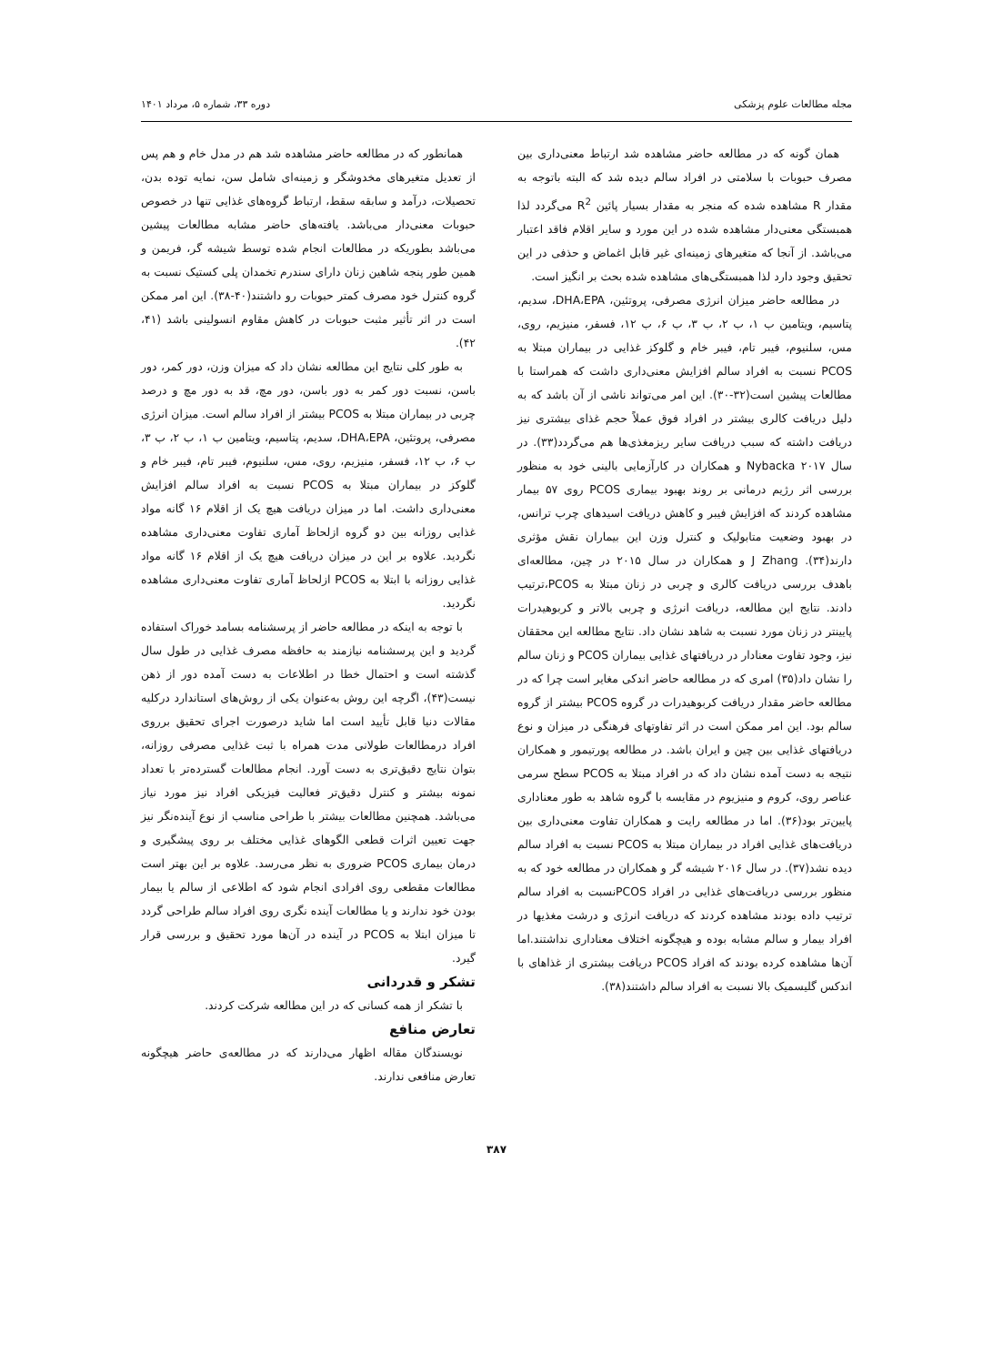مجله مطالعات علوم پزشکی دوره ۳۳، شماره ۵، مرداد ۱۴۰۱
همان گونه که در مطالعه حاضر مشاهده شد ارتباط معنی‌داری بین مصرف حبوبات با سلامتی در افراد سالم دیده شد که البته باتوجه به مقدار R مشاهده شده که منجر به مقدار بسیار پائین R<sup>2</sup> می‌گردد لذا همبستگی معنی‌دار مشاهده شده در این مورد و سایر اقلام فاقد اعتبار می‌باشد. از آنجا که متغیرهای زمینه‌ای غیر قابل اغماض و حذفی در این تحقیق وجود دارد لذا همبستگی‌های مشاهده شده بحث بر انگیز است.
در مطالعه حاضر میزان انرژی مصرفی، پروتئین، DHA،EPA، سدیم، پتاسیم، ویتامین ب ۱، ب ۲، ب ۳، ب ۶، ب ۱۲، فسفر، منیزیم، روی، مس، سلنیوم، فیبر تام، فیبر خام و گلوکز غذایی در بیماران مبتلا به PCOS نسبت به افراد سالم افزایش معنی‌داری داشت که همراستا با مطالعات پیشین است(۳۲-۳۰). این امر می‌تواند ناشی از آن باشد که به دلیل دریافت کالری بیشتر در افراد فوق عملاً حجم غذای بیشتری نیز دریافت داشته که سبب دریافت سایر ریزمغذی‌ها هم می‌گردد(۳۳). در سال ۲۰۱۷ Nybacka و همکاران در کارآزمایی بالینی خود به منظور بررسی اثر رژیم درمانی بر روند بهبود بیماری PCOS روی ۵۷ بیمار مشاهده کردند که افزایش فیبر و کاهش دریافت اسیدهای چرب ترانس، در بهبود وضعیت متابولیک و کنترل وزن این بیماران نقش مؤثری دارند(۳۴). J Zhang و همکاران در سال ۲۰۱۵ در چین، مطالعه‌ای باهدف بررسی دریافت کالری و چربی در زنان مبتلا به PCOS،ترتیب دادند. نتایج این مطالعه، دریافت انرژی و چربی بالاتر و کربوهیدرات پایینتر در زنان مورد نسبت به شاهد نشان داد. نتایج مطالعه این محققان نیز، وجود تفاوت معنادار در دریافتهای غذایی بیماران PCOS و زنان سالم را نشان داد(۳۵) امری که در مطالعه حاضر اندکی مغایر است چرا که در مطالعه حاضر مقدار دریافت کربوهیدرات در گروه PCOS بیشتر از گروه سالم بود. این امر ممکن است در اثر تفاوتهای فرهنگی در میزان و نوع دریافتهای غذایی بین چین و ایران باشد. در مطالعه پورتیمور و همکاران نتیجه به دست آمده نشان داد که در افراد مبتلا به PCOS سطح سرمی عناصر روی، کروم و منیزیوم در مقایسه با گروه شاهد به طور معناداری پایین‌تر بود(۳۶). اما در مطالعه رایت و همکاران تفاوت معنی‌داری بین دریافت‌های غذایی افراد در بیماران مبتلا به PCOS نسبت به افراد سالم دیده نشد(۳۷). در سال ۲۰۱۶ شیشه گر و همکاران در مطالعه خود که به منظور بررسی دریافت‌های غذایی در افراد PCOSنسبت به افراد سالم ترتیب داده بودند مشاهده کردند که دریافت انرژی و درشت مغذیها در افراد بیمار و سالم مشابه بوده و هیچگونه اختلاف معناداری نداشتند.اما آن‌ها مشاهده کرده بودند که افراد PCOS دریافت بیشتری از غذاهای با اندکس گلیسمیک بالا نسبت به افراد سالم داشتند(۳۸).
همانطور که در مطالعه حاضر مشاهده شد هم در مدل خام و هم پس از تعدیل متغیرهای مخدوشگر و زمینه‌ای شامل سن، نمایه توده بدن، تحصیلات، درآمد و سابقه سقط، ارتباط گروه‌های غذایی تنها در خصوص حبوبات معنی‌دار می‌باشد. یافته‌های حاضر مشابه مطالعات پیشین می‌باشد بطوریکه در مطالعات انجام شده توسط شیشه گر، فریمن و همین طور پنجه شاهین زنان دارای سندرم تخمدان پلی کستیک نسبت به گروه کنترل خود مصرف کمتر حبوبات رو داشتند(۴۰-۳۸). این امر ممکن است در اثر تأثیر مثبت حبوبات در کاهش مقاوم انسولینی باشد (۴۱، ۴۲).
به طور کلی نتایج این مطالعه نشان داد که میزان وزن، دور کمر، دور باسن، نسبت دور کمر به دور باسن، دور مچ، قد به دور مچ و درصد چربی در بیماران مبتلا به PCOS بیشتر از افراد سالم است. میزان انرژی مصرفی، پروتئین، DHA،EPA، سدیم، پتاسیم، ویتامین ب ۱، ب ۲، ب ۳، ب ۶، ب ۱۲، فسفر، منیزیم، روی، مس، سلنیوم، فیبر تام، فیبر خام و گلوکز در بیماران مبتلا به PCOS نسبت به افراد سالم افزایش معنی‌داری داشت. اما در میزان دریافت هیچ یک از اقلام ۱۶ گانه مواد غذایی روزانه بین دو گروه ازلحاظ آماری تفاوت معنی‌داری مشاهده نگردید. علاوه بر این در میزان دریافت هیچ یک از اقلام ۱۶ گانه مواد غذایی روزانه با ابتلا به PCOS ازلحاظ آماری تفاوت معنی‌داری مشاهده نگردید.
با توجه به اینکه در مطالعه حاضر از پرسشنامه بسامد خوراک استفاده گردید و این پرسشنامه نیازمند به حافظه مصرف غذایی در طول سال گذشته است و احتمال خطا در اطلاعات به دست آمده دور از ذهن نیست(۴۳)، اگرچه این روش به‌عنوان یکی از روش‌های استاندارد درکلیه مقالات دنیا قابل تأیید است اما شاید درصورت اجرای تحقیق برروی افراد درمطالعات طولانی مدت همراه با ثبت غذایی مصرفی روزانه، بتوان نتایج دقیق‌تری به دست آورد. انجام مطالعات گسترده‌تر با تعداد نمونه بیشتر و کنترل دقیق‌تر فعالیت فیزیکی افراد نیز مورد نیاز می‌باشد. همچنین مطالعات بیشتر با طراحی مناسب از نوع آینده‌نگر نیز جهت تعیین اثرات قطعی الگوهای غذایی مختلف بر روی پیشگیری و درمان بیماری PCOS ضروری به نظر می‌رسد. علاوه بر این بهتر است مطالعات مقطعی روی افرادی انجام شود که اطلاعی از سالم یا بیمار بودن خود ندارند و یا مطالعات آینده نگری روی افراد سالم طراحی گردد تا میزان ابتلا به PCOS در آینده در آن‌ها مورد تحقیق و بررسی قرار گیرد.
تشکر و قدردانی
با تشکر از همه کسانی که در این مطالعه شرکت کردند.
تعارض منافع
نویسندگان مقاله اظهار می‌دارند که در مطالعه‌ی حاضر هیچگونه تعارض منافعی ندارند.
۳۸۷